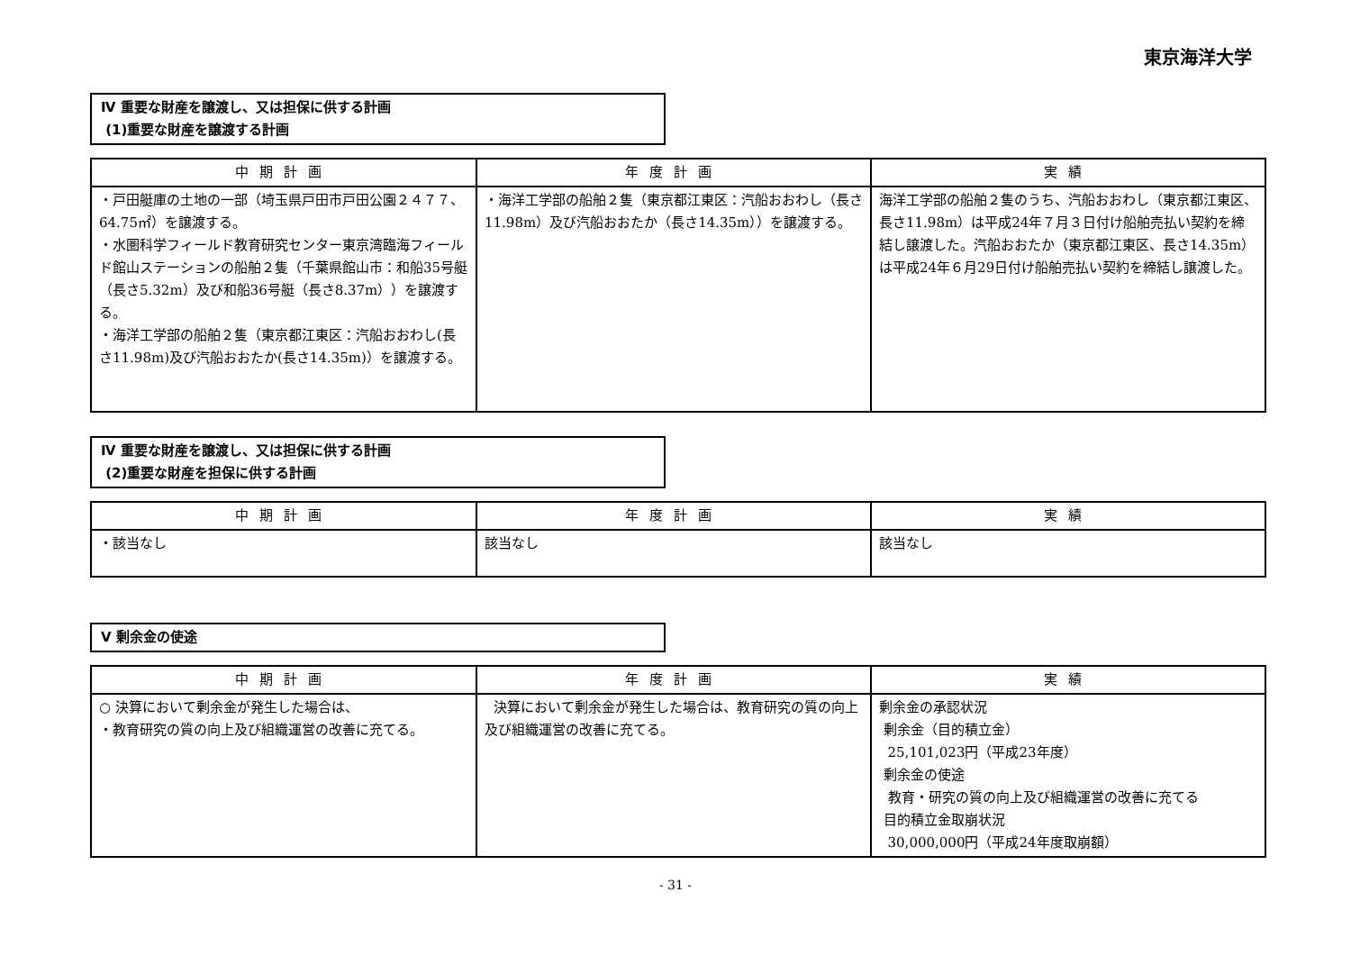東京海洋大学
Ⅳ 重要な財産を譲渡し、又は担保に供する計画
(1)重要な財産を譲渡する計画
| 中期計画 | 年度計画 | 実績 |
| --- | --- | --- |
| ・戸田艇庫の土地の一部（埼玉県戸田市戸田公園２４７７、64.75㎡）を譲渡する。 ・水圏科学フィールド教育研究センター東京湾臨海フィールド館山ステーションの船舶２隻（千葉県館山市：和船35号艇（長さ5.32m）及び和船36号艇（長さ8.37m））を譲渡する。 ・海洋工学部の船舶２隻（東京都江東区：汽船おおわし(長さ11.98m)及び汽船おおたか(長さ14.35m)）を譲渡する。 | ・海洋工学部の船舶２隻（東京都江東区：汽船おおわし（長さ11.98m）及び汽船おおたか（長さ14.35m））を譲渡する。 | 海洋工学部の船舶２隻のうち、汽船おおわし（東京都江東区、長さ11.98m）は平成24年７月３日付け船舶売払い契約を締結し譲渡した。汽船おおたか（東京都江東区、長さ14.35m）は平成24年６月29日付け船舶売払い契約を締結し譲渡した。 |
Ⅳ 重要な財産を譲渡し、又は担保に供する計画
(2)重要な財産を担保に供する計画
| 中期計画 | 年度計画 | 実績 |
| --- | --- | --- |
| ・該当なし | 該当なし | 該当なし |
Ⅴ 剰余金の使途
| 中期計画 | 年度計画 | 実績 |
| --- | --- | --- |
| ○ 決算において剰余金が発生した場合は、 ・教育研究の質の向上及び組織運営の改善に充てる。 | 決算において剰余金が発生した場合は、教育研究の質の向上及び組織運営の改善に充てる。 | 剰余金の承認状況 剰余金（目的積立金） 25,101,023円（平成23年度） 剰余金の使途 教育・研究の質の向上及び組織運営の改善に充てる 目的積立金取崩状況 30,000,000円（平成24年度取崩額） |
- 31 -